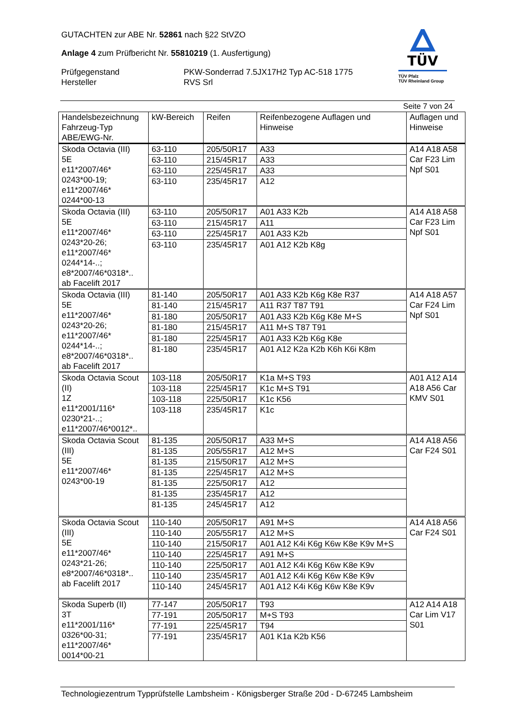GUTACHTEN zur ABE Nr. 52861 nach §22 StVZO
Anlage 4 zum Prüfbericht Nr. 55810219 (1. Ausfertigung)
Prüfgegenstand PKW-Sonderrad 7.5JX17H2 Typ AC-518 1775
Hersteller RVS Srl
TÜV
TÜV Pfalz
TÜV Rheinland Group
Seite 7 von 24
| Handelsbezeichnung Fahrzeug-Typ ABE/EWG-Nr. | kW-Bereich | Reifen | Reifenbezogene Auflagen und Hinweise | Auflagen und Hinweise |
| --- | --- | --- | --- | --- |
| Skoda Octavia (III) 5E e11*2007/46* 0243*00-19; e11*2007/46* 0244*00-13 | 63-110 | 205/50R17 | A33 | A14 A18 A58 Car F23 Lim Npf S01 |
| | 63-110 | 215/45R17 | A33 | |
| | 63-110 | 225/45R17 | A33 | |
| | 63-110 | 235/45R17 | A12 | |
| Skoda Octavia (III) 5E e11*2007/46* 0243*20-26; e11*2007/46* 0244*14-..; e8*2007/46*0318*.. ab Facelift 2017 | 63-110 | 205/50R17 | A01 A33 K2b | A14 A18 A58 Car F23 Lim Npf S01 |
| | 63-110 | 215/45R17 | A11 | |
| | 63-110 | 225/45R17 | A01 A33 K2b | |
| | 63-110 | 235/45R17 | A01 A12 K2b K8g | |
| Skoda Octavia (III) 5E e11*2007/46* 0243*20-26; e11*2007/46* 0244*14-..; e8*2007/46*0318*.. ab Facelift 2017 | 81-140 | 205/50R17 | A01 A33 K2b K6g K8e R37 | A14 A18 A57 Car F24 Lim Npf S01 |
| | 81-140 | 215/45R17 | A11 R37 T87 T91 | |
| | 81-180 | 205/50R17 | A01 A33 K2b K6g K8e M+S | |
| | 81-180 | 215/45R17 | A11 M+S T87 T91 | |
| | 81-180 | 225/45R17 | A01 A33 K2b K6g K8e | |
| | 81-180 | 235/45R17 | A01 A12 K2a K2b K6h K6i K8m | |
| Skoda Octavia Scout (II) 1Z e11*2001/116* 0230*21-..; e11*2007/46*0012*.. | 103-118 | 205/50R17 | K1a M+S T93 | A01 A12 A14 A18 A56 Car KMV S01 |
| | 103-118 | 225/45R17 | K1c M+S T91 | |
| | 103-118 | 225/50R17 | K1c K56 | |
| | 103-118 | 235/45R17 | K1c | |
| Skoda Octavia Scout (III) 5E e11*2007/46* 0243*00-19 | 81-135 | 205/50R17 | A33 M+S | A14 A18 A56 Car F24 S01 |
| | 81-135 | 205/55R17 | A12 M+S | |
| | 81-135 | 215/50R17 | A12 M+S | |
| | 81-135 | 225/45R17 | A12 M+S | |
| | 81-135 | 225/50R17 | A12 | |
| | 81-135 | 235/45R17 | A12 | |
| | 81-135 | 245/45R17 | A12 | |
| Skoda Octavia Scout (III) 5E e11*2007/46* 0243*21-26; e8*2007/46*0318*.. ab Facelift 2017 | 110-140 | 205/50R17 | A91 M+S | A14 A18 A56 Car F24 S01 |
| | 110-140 | 205/55R17 | A12 M+S | |
| | 110-140 | 215/50R17 | A01 A12 K4i K6g K6w K8e K9v M+S | |
| | 110-140 | 225/45R17 | A91 M+S | |
| | 110-140 | 225/50R17 | A01 A12 K4i K6g K6w K8e K9v | |
| | 110-140 | 235/45R17 | A01 A12 K4i K6g K6w K8e K9v | |
| | 110-140 | 245/45R17 | A01 A12 K4i K6g K6w K8e K9v | |
| Skoda Superb (II) 3T e11*2001/116* 0326*00-31; e11*2007/46* 0014*00-21 | 77-147 | 205/50R17 | T93 | A12 A14 A18 Car Lim V17 S01 |
| | 77-191 | 205/50R17 | M+S T93 | |
| | 77-191 | 225/45R17 | T94 | |
| | 77-191 | 235/45R17 | A01 K1a K2b K56 | |
Technologiezentrum Typprüfstelle Lambsheim - Königsberger Straße 20d - D-67245 Lambsheim